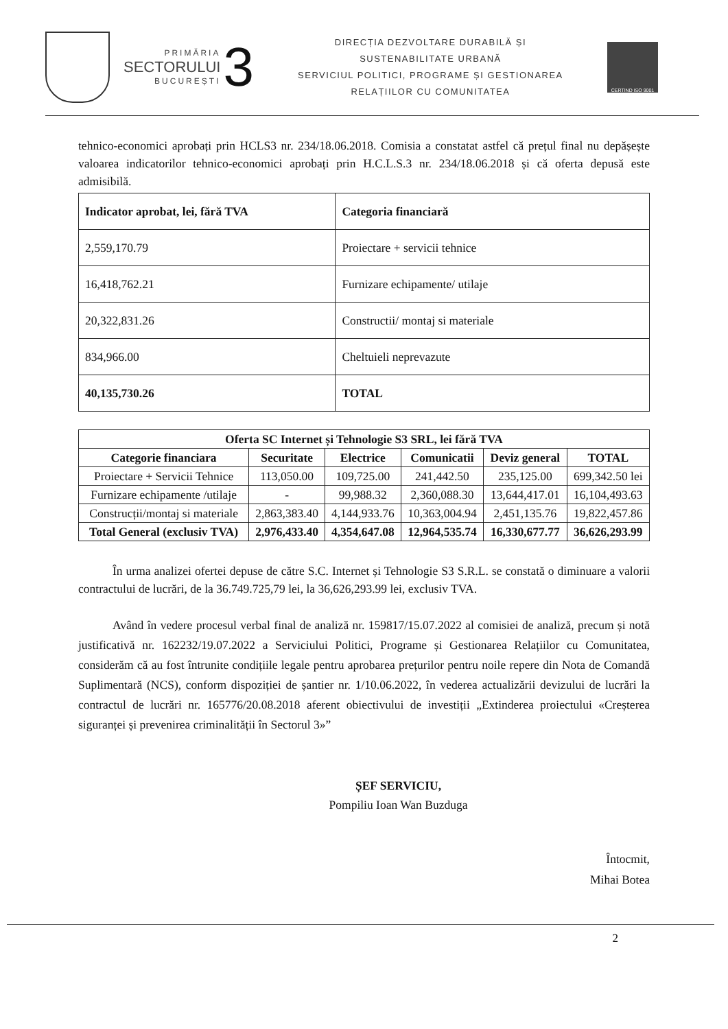PRIMĂRIA
SECTORULUI
BUCUREȘTI
3
DIRECȚIA DEZVOLTARE DURABILĂ ȘI
SUSTENABILITATE URBANĂ
SERVICIUL POLITICI, PROGRAME ȘI GESTIONAREA
RELAȚIILOR CU COMUNITATEA
CERTIND ISO 9001
tehnico-economici aprobați prin HCLS3 nr. 234/18.06.2018. Comisia a constatat astfel că prețul final nu depășește valoarea indicatorilor tehnico-economici aprobați prin H.C.L.S.3 nr. 234/18.06.2018 și că oferta depusă este admisibilă.
| Indicator aprobat, lei, fără TVA | Categoria financiară |
| --- | --- |
| 2,559,170.79 | Proiectare + servicii tehnice |
| 16,418,762.21 | Furnizare echipamente/ utilaje |
| 20,322,831.26 | Constructii/ montaj si materiale |
| 834,966.00 | Cheltuieli neprevazute |
| 40,135,730.26 | TOTAL |
| Oferta SC Internet și Tehnologie S3 SRL, lei fără TVA | | | | | |
| --- | --- | --- | --- | --- | --- |
| Categorie financiara | Securitate | Electrice | Comunicatii | Deviz general | TOTAL |
| Proiectare + Servicii Tehnice | 113,050.00 | 109,725.00 | 241,442.50 | 235,125.00 | 699,342.50 lei |
| Furnizare echipamente /utilaje | - | 99,988.32 | 2,360,088.30 | 13,644,417.01 | 16,104,493.63 |
| Construcții/montaj si materiale | 2,863,383.40 | 4,144,933.76 | 10,363,004.94 | 2,451,135.76 | 19,822,457.86 |
| Total General (exclusiv TVA) | 2,976,433.40 | 4,354,647.08 | 12,964,535.74 | 16,330,677.77 | 36,626,293.99 |
În urma analizei ofertei depuse de către S.C. Internet și Tehnologie S3 S.R.L. se constată o diminuare a valorii contractului de lucrări, de la 36.749.725,79 lei, la 36,626,293.99 lei, exclusiv TVA.
Având în vedere procesul verbal final de analiză nr. 159817/15.07.2022 al comisiei de analiză, precum și notă justificativă nr. 162232/19.07.2022 a Serviciului Politici, Programe și Gestionarea Relațiilor cu Comunitatea, considerăm că au fost întrunite condițiile legale pentru aprobarea prețurilor pentru noile repere din Nota de Comandă Suplimentară (NCS), conform dispoziției de șantier nr. 1/10.06.2022, în vederea actualizării devizului de lucrări la contractul de lucrări nr. 165776/20.08.2018 aferent obiectivului de investiții „Extinderea proiectului «Creșterea siguranței și prevenirea criminalității în Sectorul 3»”
ȘEF SERVICIU,
Pompiliu Ioan Wan Buzduga
Întocmit,
Mihai Botea
2